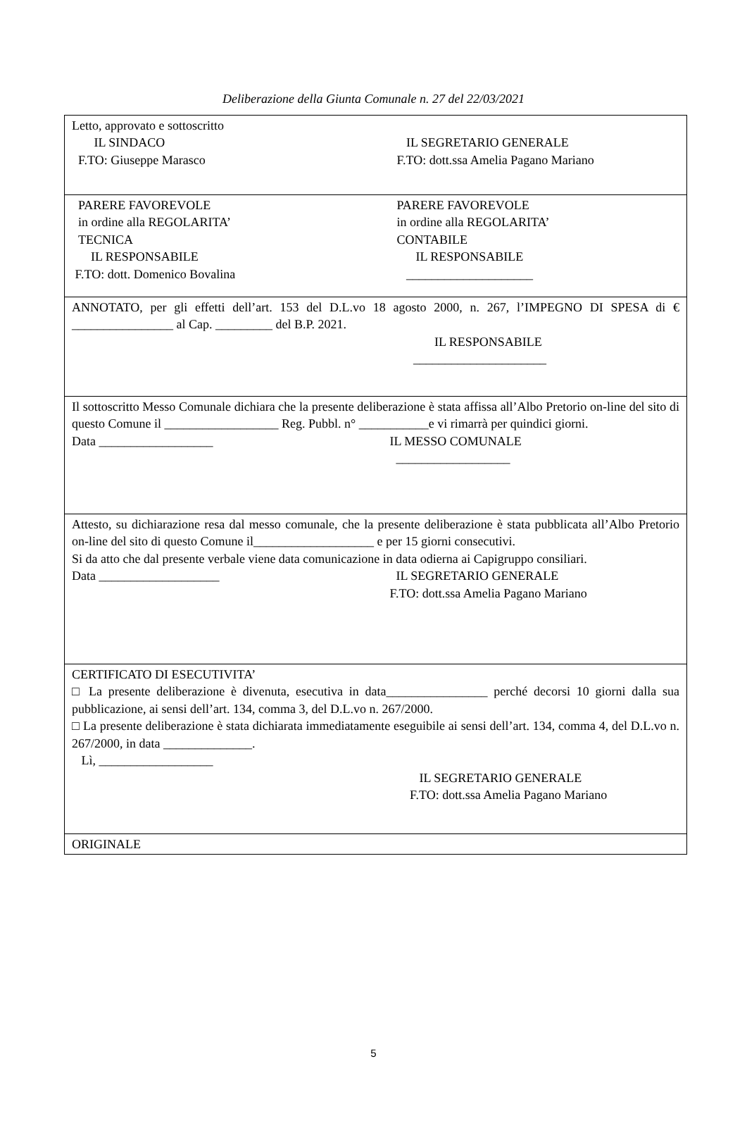Deliberazione della Giunta Comunale n. 27 del 22/03/2021
| Letto, approvato e sottoscritto IL SINDACO F.TO: Giuseppe Marasco IL SEGRETARIO GENERALE F.TO: dott.ssa Amelia Pagano Mariano |
| PARERE FAVOREVOLE in ordine alla REGOLARITA’ TECNICA IL RESPONSABILE F.TO: dott. Domenico Bovalina PARERE FAVOREVOLE in ordine alla REGOLARITA’ CONTABILE IL RESPONSABILE ____________________ |
| ANNOTATO, per gli effetti dell’art. 153 del D.L.vo 18 agosto 2000, n. 267, l’IMPEGNO DI SPESA di € ________________ al Cap. _________ del B.P. 2021. IL RESPONSABILE _____________________ |
| Il sottoscritto Messo Comunale dichiara che la presente deliberazione è stata affissa all’Albo Pretorio on-line del sito di questo Comune il __________________ Reg. Pubbl. n° ___________e vi rimarrà per quindici giorni. Data __________________ IL MESSO COMUNALE __________________ |
| Attesto, su dichiarazione resa dal messo comunale, che la presente deliberazione è stata pubblicata all’Albo Pretorio on-line del sito di questo Comune il___________________ e per 15 giorni consecutivi. Si da atto che dal presente verbale viene data comunicazione in data odierna ai Capigruppo consiliari. Data ___________________ IL SEGRETARIO GENERALE F.TO: dott.ssa Amelia Pagano Mariano |
| CERTIFICATO DI ESECUTIVITA’ □ La presente deliberazione è divenuta, esecutiva in data________________ perché decorsi 10 giorni dalla sua pubblicazione, ai sensi dell’art. 134, comma 3, del D.L.vo n. 267/2000. □ La presente deliberazione è stata dichiarata immediatamente eseguibile ai sensi dell’art. 134, comma 4, del D.L.vo n. 267/2000, in data ______________. Lì, __________________ IL SEGRETARIO GENERALE F.TO: dott.ssa Amelia Pagano Mariano |
| ORIGINALE |
5